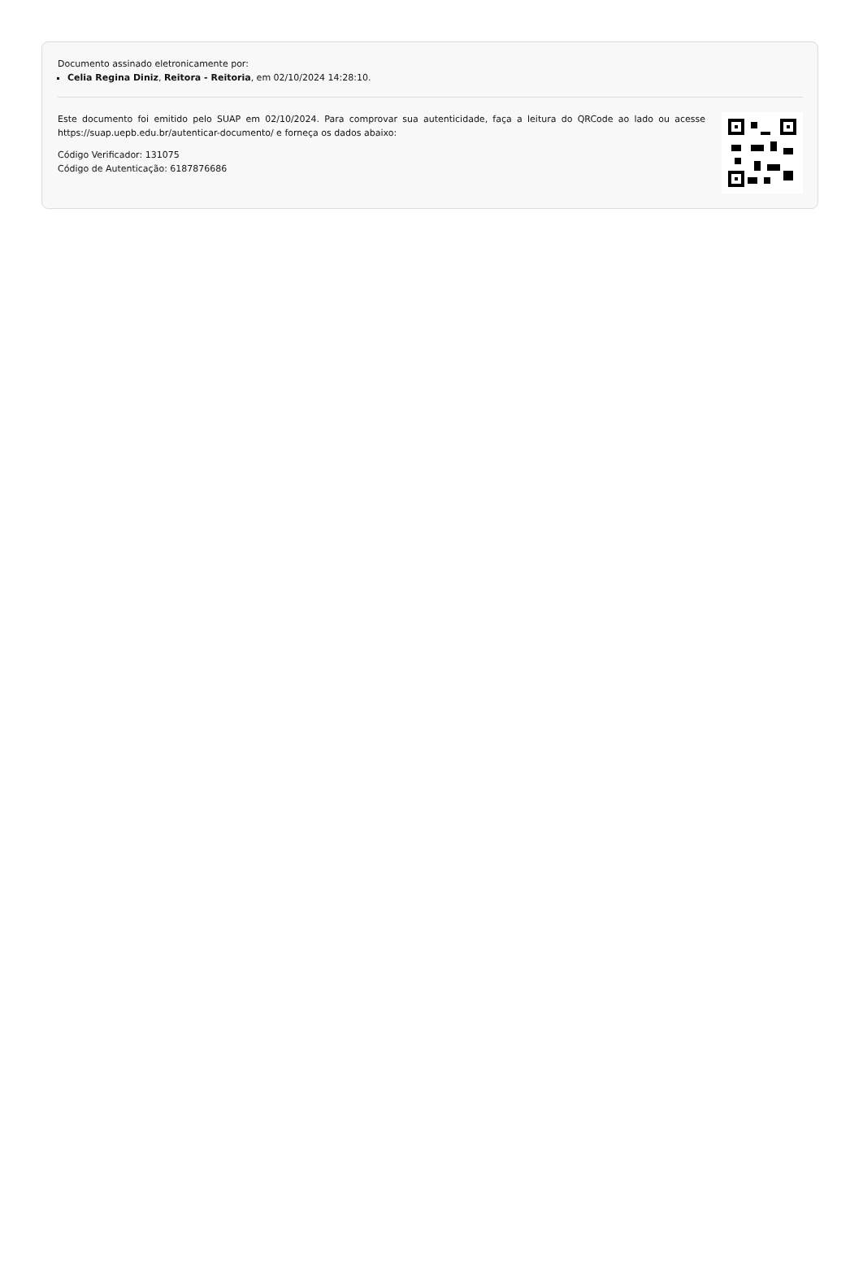Documento assinado eletronicamente por:
Celia Regina Diniz, Reitora - Reitoria, em 02/10/2024 14:28:10.
Este documento foi emitido pelo SUAP em 02/10/2024. Para comprovar sua autenticidade, faça a leitura do QRCode ao lado ou acesse https://suap.uepb.edu.br/autenticar-documento/ e forneça os dados abaixo:
Código Verificador: 131075
Código de Autenticação: 6187876686